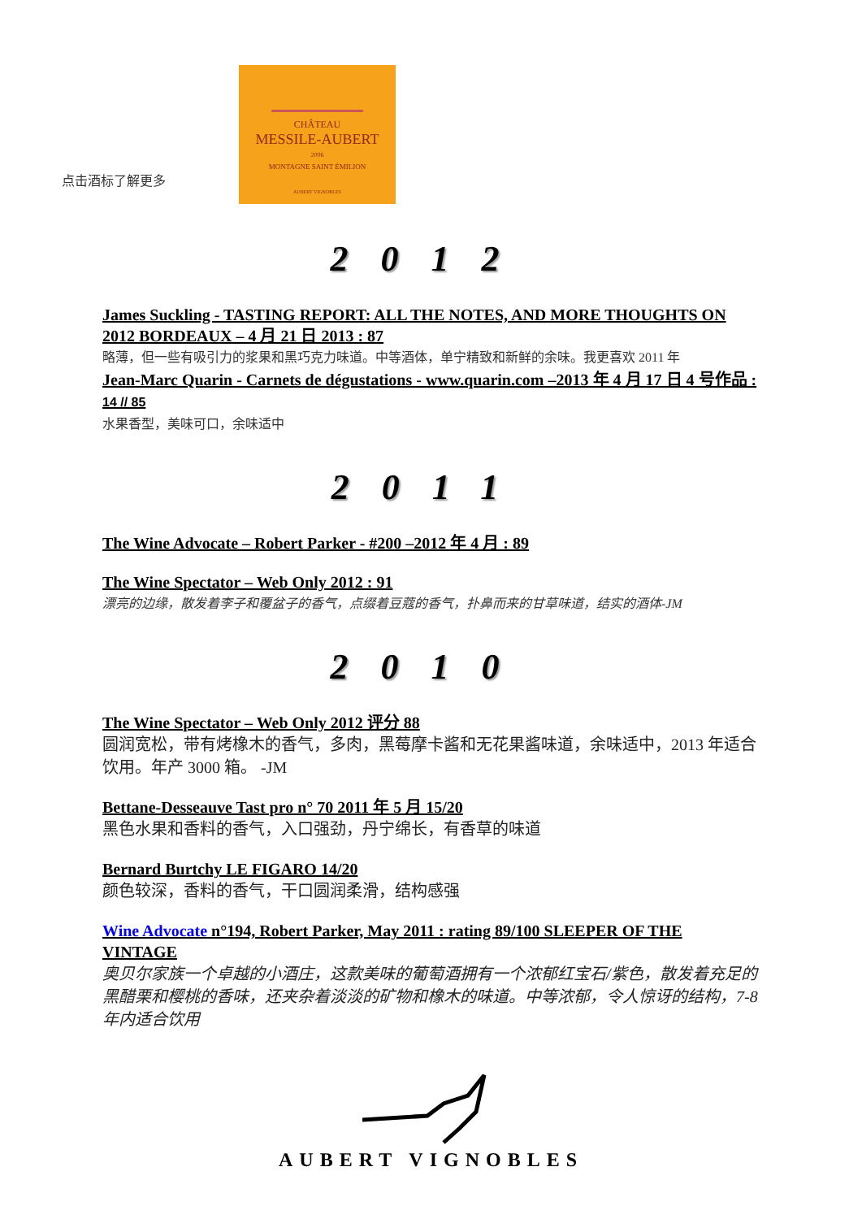点击酒标了解更多
CHÂTEAU
MESSILE-AUBERT
2006
MONTAGNE SAINT ÉMILION
AUBERT VIGNOBLES
2012
James Suckling - TASTING REPORT: ALL THE NOTES, AND MORE THOUGHTS ON 2012 BORDEAUX – 4 月 21 日 2013 : 87
略薄，但一些有吸引力的浆果和黑巧克力味道。中等酒体，单宁精致和新鲜的余味。我更喜欢 2011 年
Jean-Marc Quarin - Carnets de dégustations - www.quarin.com –2013 年 4 月 17 日 4 号作品 : 14 // 85
水果香型，美味可口，余味适中
2011
The Wine Advocate – Robert Parker - #200 –2012 年 4 月 : 89
The Wine Spectator – Web Only 2012 : 91
漂亮的边缘，散发着李子和覆盆子的香气，点缀着豆蔻的香气，扑鼻而来的甘草味道，结实的酒体-JM
2010
The Wine Spectator – Web Only 2012 评分 88
圆润宽松，带有烤橡木的香气，多肉，黑莓摩卡酱和无花果酱味道，余味适中，2013 年适合饮用。年产 3000 箱。 -JM
Bettane-Desseauve Tast pro n° 70 2011 年 5 月 15/20
黑色水果和香料的香气，入口强劲，丹宁绵长，有香草的味道
Bernard Burtchy LE FIGARO 14/20
颜色较深，香料的香气，干口圆润柔滑，结构感强
Wine Advocate n°194, Robert Parker, May 2011 : rating 89/100 SLEEPER OF THE VINTAGE
奥贝尔家族一个卓越的小酒庄，这款美味的葡萄酒拥有一个浓郁红宝石/紫色，散发着充足的黑醋栗和樱桃的香味，还夹杂着淡淡的矿物和橡木的味道。中等浓郁，令人惊讶的结构，7-8 年内适合饮用
AUBERT VIGNOBLES